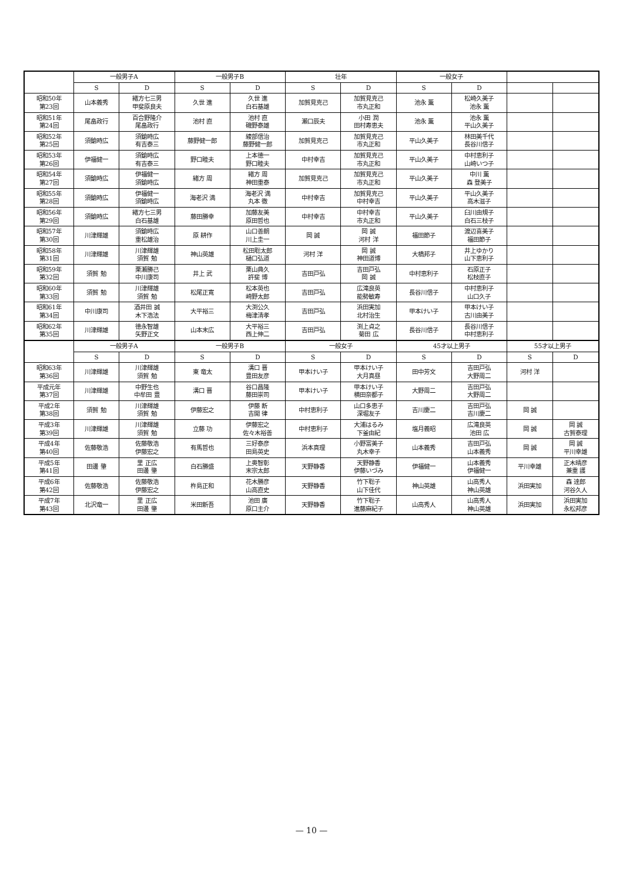| | 一般男子A | | 一般男子B | | 壮年 | | 一般女子 | | | |
| --- | --- | --- | --- | --- | --- | --- | --- | --- | --- | --- |
| | S | D | S | D | S | D | S | D | | |
| 昭和50年 第23回 | 山本義秀 | 緒方七三男 甲斐原良夫 | 久世 進 | 久世 進 白石基雄 | 加賀見克己 | 加賀見克己 市丸正和 | 池永 薫 | 松崎久美子 池永 薫 | | |
| 昭和51年 第24回 | 尾畠政行 | 百合野隆介 尾畠政行 | 池村 直 | 池村 直 磯野泰雄 | 瀬口辰夫 | 小田 潤 田村寿恵夫 | 池永 薫 | 池永 薫 平山久美子 | | |
| 昭和52年 第25回 | 須鎗時広 | 須鎗時広 有吉泰三 | 藤野健一郎 | 綾部信治 藤野健一郎 | 加賀見克己 | 加賀見克己 市丸正和 | 平山久美子 | 林田美千代 長谷川信子 | | |
| 昭和53年 第26回 | 伊福健一 | 須鎗時広 有吉泰三 | 野口睦夫 | 上本徳一 野口睦夫 | 中村幸吉 | 加賀見克己 市丸正和 | 平山久美子 | 中村恵利子 山崎いつ子 | | |
| 昭和54年 第27回 | 須鎗時広 | 伊福健一 須鎗時広 | 緒方 周 | 緒方 周 神田重泰 | 加賀見克己 | 加賀見克己 市丸正和 | 平山久美子 | 中川 薫 森 登美子 | | |
| 昭和55年 第28回 | 須鎗時広 | 伊福健一 須鎗時広 | 海老沢 満 | 海老沢 満 丸本 徹 | 中村幸吉 | 加賀見克己 中村幸吉 | 平山久美子 | 平山久美子 高木滋子 | | |
| 昭和56年 第29回 | 須鎗時広 | 緒方七三男 白石基雄 | 藤田勝幸 | 加藤友美 原田哲也 | 中村幸吉 | 中村幸吉 市丸正和 | 平山久美子 | 臼川由規子 白石三枝子 | | |
| 昭和57年 第30回 | 川津輝雄 | 須鎗時広 重松雄治 | 原 耕作 | 山口善朗 川上圭一 | 岡 誠 | 岡 誠 河村 洋 | 福田節子 | 渡辺喜美子 福田節子 | | |
| 昭和58年 第31回 | 川津輝雄 | 川津輝雄 須賀 勉 | 神山英雄 | 松田聡太郎 樋口弘道 | 河村 洋 | 岡 誠 神田道博 | 大橋邦子 | 井上ゆかり 山下恵利子 | | |
| 昭和59年 第32回 | 須賀 勉 | 栗瀬勝己 中川康司 | 井上 武 | 栗山典久 許斐 博 | 吉田戸弘 | 吉田戸弘 岡 誠 | 中村恵利子 | 石原正子 松枝直子 | | |
| 昭和60年 第33回 | 須賀 勉 | 川津輝雄 須賀 勉 | 松尾正寛 | 松本英也 崎野太郎 | 吉田戸弘 | 広滝良英 能勢敏寿 | 長谷川信子 | 中村恵利子 山口久子 | | |
| 昭和61年 第34回 | 中川康司 | 酒井田 誠 木下浩法 | 大平裕三 | 大渕公久 梅津清孝 | 吉田戸弘 | 浜田実加 北村治生 | 甲本けい子 | 甲本けい子 古川由美子 | | |
| 昭和62年 第35回 | 川津輝雄 | 徳永智雄 矢野正文 | 山本末広 | 大平裕三 西上伸二 | 吉田戸弘 | 渕上貞之 菊田 広 | 長谷川信子 | 長谷川信子 中村恵利子 | | |
| | 一般男子A | | 一般男子B | | 一般女子 | | 45才以上男子 | | 55才以上男子 | |
| | S | D | S | D | S | D | S | D | S | D |
| 昭和63年 第36回 | 川津輝雄 | 川津輝雄 須賀 勉 | 東 竜太 | 溝口 晋 豊田友彦 | 甲本けい子 | 甲本けい子 大月真昼 | 田中芳文 | 吉田戸弘 大野周二 | 河村 洋 | |
| 平成元年 第37回 | 川津輝雄 | 中野生也 中牟田 豊 | 溝口 晋 | 谷口昌隆 藤田崇司 | 甲本けい子 | 甲本けい子 横田奈都子 | 大野周二 | 吉田戸弘 大野周二 | | |
| 平成2年 第38回 | 須賀 勉 | 川津輝雄 須賀 勉 | 伊藤宏之 | 伊藤 断 吉開 律 | 中村恵利子 | 山口多恵子 深堀友子 | 吉川慶二 | 吉田戸弘 吉川慶二 | 岡 誠 | |
| 平成3年 第39回 | 川津輝雄 | 川津輝雄 須賀 勉 | 立藤 功 | 伊藤宏之 佐々木裕善 | 中村恵利子 | 大浦はるみ 下釜由紀 | 塩月義昭 | 広滝良英 池田 広 | 岡 誠 | 岡 誠 古賀泰理 |
| 平成4年 第40回 | 佐藤敬浩 | 佐藤敬浩 伊藤宏之 | 有馬哲也 | 三好泰彦 田島英史 | 浜本真理 | 小野富美子 丸木幸子 | 山本義秀 | 吉田戸弘 山本義秀 | 岡 誠 | 岡 誠 平川幸雄 |
| 平成5年 第41回 | 田邊 肇 | 里 正広 田邊 肇 | 白石勝盛 | 上奥智彰 末宗太郎 | 天野静香 | 天野静香 伊藤いづみ | 伊福健一 | 山本義秀 伊福健一 | 平川幸雄 | 正木晴彦 兼重 護 |
| 平成6年 第42回 | 佐藤敬浩 | 佐藤敬浩 伊藤宏之 | 杵島正和 | 花木勝彦 山高直史 | 天野静香 | 竹下聡子 山下佳代 | 神山英雄 | 山高秀人 神山英雄 | 浜田実加 | 森 達郎 河谷久人 |
| 平成7年 第43回 | 北沢竜一 | 里 正広 田邊 肇 | 米田新吾 | 池田 廣 原口主介 | 天野静香 | 竹下聡子 進藤麻紀子 | 山高秀人 | 山高秀人 神山英雄 | 浜田実加 | 浜田実加 永松邦彦 |
— 10 —